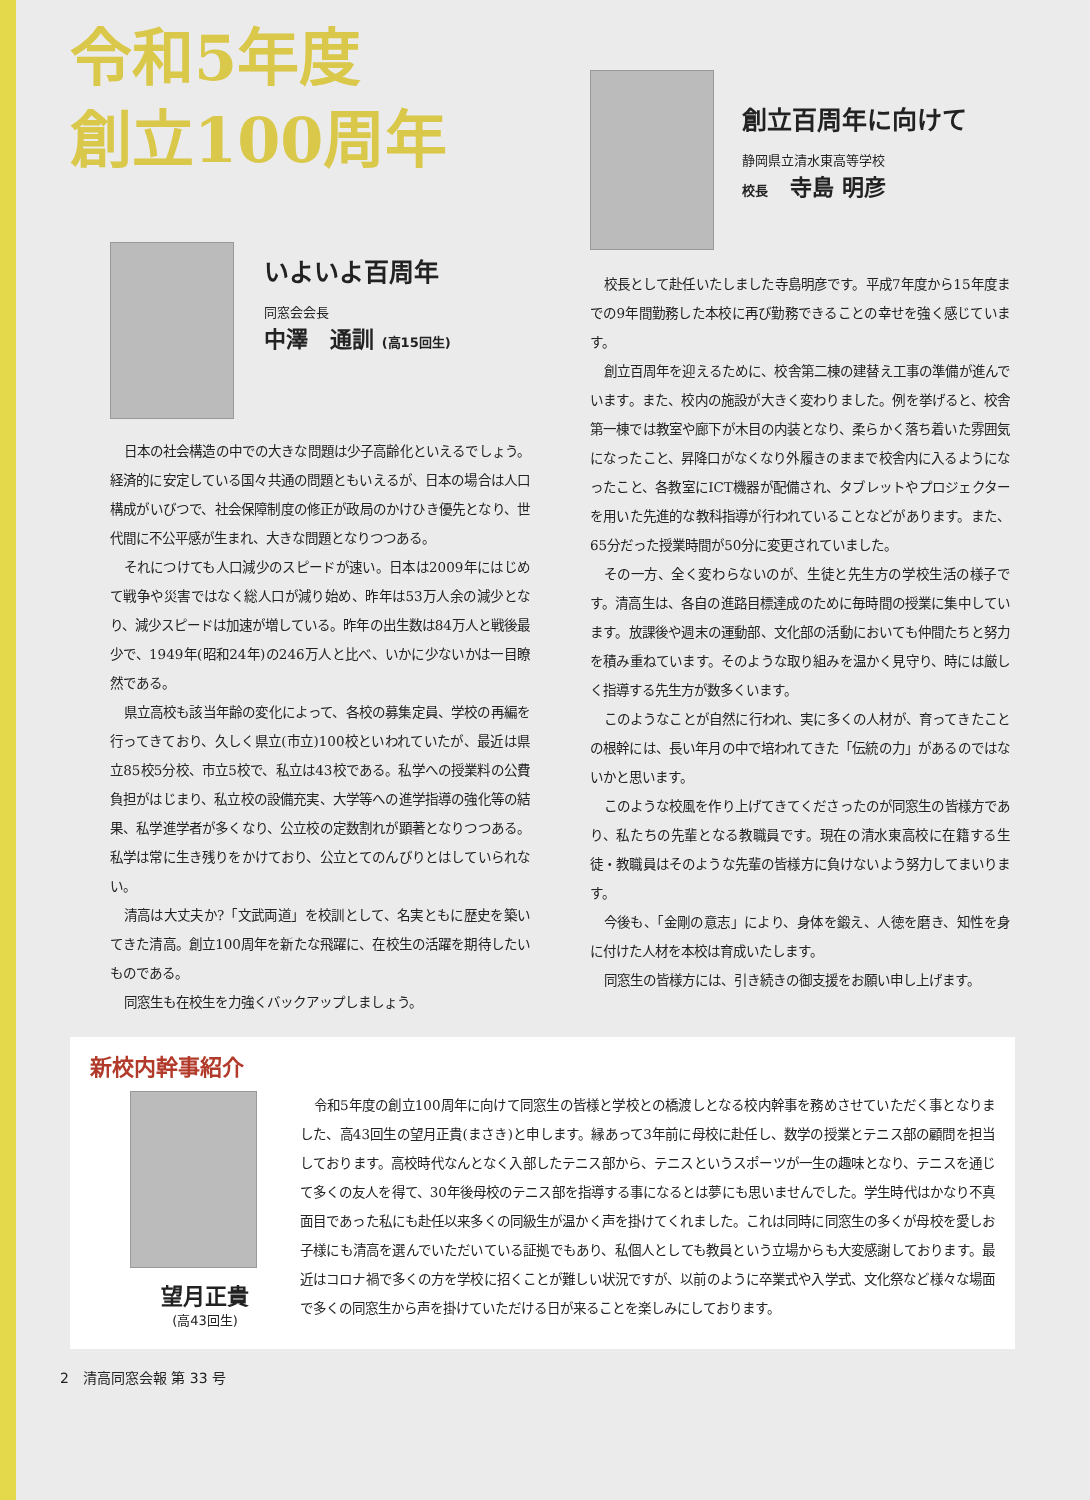令和5年度
創立100周年
いよいよ百周年
同窓会会長
中澤　通訓 (高15回生)
日本の社会構造の中での大きな問題は少子高齢化といえるでしょう。経済的に安定している国々共通の問題ともいえるが、日本の場合は人口構成がいびつで、社会保障制度の修正が政局のかけひき優先となり、世代間に不公平感が生まれ、大きな問題となりつつある。
それにつけても人口減少のスピードが速い。日本は2009年にはじめて戦争や災害ではなく総人口が減り始め、昨年は53万人余の減少となり、減少スピードは加速が増している。昨年の出生数は84万人と戦後最少で、1949年(昭和24年)の246万人と比べ、いかに少ないかは一目瞭然である。
県立高校も該当年齢の変化によって、各校の募集定員、学校の再編を行ってきており、久しく県立(市立)100校といわれていたが、最近は県立85校5分校、市立5校で、私立は43校である。私学への授業料の公費負担がはじまり、私立校の設備充実、大学等への進学指導の強化等の結果、私学進学者が多くなり、公立校の定数割れが顕著となりつつある。私学は常に生き残りをかけており、公立とてのんびりとはしていられない。
清高は大丈夫か?「文武両道」を校訓として、名実ともに歴史を築いてきた清高。創立100周年を新たな飛躍に、在校生の活躍を期待したいものである。
同窓生も在校生を力強くバックアップしましょう。
創立百周年に向けて
静岡県立清水東高等学校
校長　寺島 明彦
校長として赴任いたしました寺島明彦です。平成7年度から15年度までの9年間勤務した本校に再び勤務できることの幸せを強く感じています。
創立百周年を迎えるために、校舎第二棟の建替え工事の準備が進んでいます。また、校内の施設が大きく変わりました。例を挙げると、校舎第一棟では教室や廊下が木目の内装となり、柔らかく落ち着いた雰囲気になったこと、昇降口がなくなり外履きのままで校舎内に入るようになったこと、各教室にICT機器が配備され、タブレットやプロジェクターを用いた先進的な教科指導が行われていることなどがあります。また、65分だった授業時間が50分に変更されていました。
その一方、全く変わらないのが、生徒と先生方の学校生活の様子です。清高生は、各自の進路目標達成のために毎時間の授業に集中しています。放課後や週末の運動部、文化部の活動においても仲間たちと努力を積み重ねています。そのような取り組みを温かく見守り、時には厳しく指導する先生方が数多くいます。
このようなことが自然に行われ、実に多くの人材が、育ってきたことの根幹には、長い年月の中で培われてきた「伝統の力」があるのではないかと思います。
このような校風を作り上げてきてくださったのが同窓生の皆様方であり、私たちの先輩となる教職員です。現在の清水東高校に在籍する生徒・教職員はそのような先輩の皆様方に負けないよう努力してまいります。
今後も、「金剛の意志」により、身体を鍛え、人徳を磨き、知性を身に付けた人材を本校は育成いたします。
同窓生の皆様方には、引き続きの御支援をお願い申し上げます。
新校内幹事紹介
望月正貴
(高43回生)
令和5年度の創立100周年に向けて同窓生の皆様と学校との橋渡しとなる校内幹事を務めさせていただく事となりました、高43回生の望月正貴(まさき)と申します。縁あって3年前に母校に赴任し、数学の授業とテニス部の顧問を担当しております。高校時代なんとなく入部したテニス部から、テニスというスポーツが一生の趣味となり、テニスを通じて多くの友人を得て、30年後母校のテニス部を指導する事になるとは夢にも思いませんでした。学生時代はかなり不真面目であった私にも赴任以来多くの同級生が温かく声を掛けてくれました。これは同時に同窓生の多くが母校を愛しお子様にも清高を選んでいただいている証拠でもあり、私個人としても教員という立場からも大変感謝しております。最近はコロナ禍で多くの方を学校に招くことが難しい状況ですが、以前のように卒業式や入学式、文化祭など様々な場面で多くの同窓生から声を掛けていただける日が来ることを楽しみにしております。
2　清高同窓会報 第 33 号